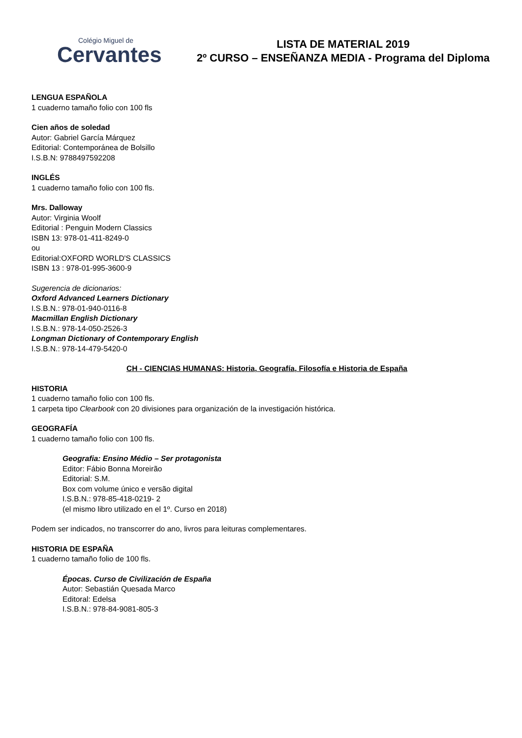Colégio Miguel de
Cervantes
LISTA DE MATERIAL 2019
2º CURSO – ENSEÑANZA MEDIA - Programa del Diploma
LENGUA ESPAÑOLA
1 cuaderno tamaño folio con 100 fls
Cien años de soledad
Autor: Gabriel García Márquez
Editorial: Contemporánea de Bolsillo
I.S.B.N: 9788497592208
INGLÉS
1 cuaderno tamaño folio con 100 fls.
Mrs. Dalloway
Autor: Virginia Woolf
Editorial : Penguin Modern Classics
ISBN 13: 978-01-411-8249-0
ou
Editorial:OXFORD WORLD'S CLASSICS
ISBN 13 : 978-01-995-3600-9
Sugerencia de dicionarios:
Oxford Advanced Learners Dictionary
I.S.B.N.: 978-01-940-0116-8
Macmillan English Dictionary
I.S.B.N.: 978-14-050-2526-3
Longman Dictionary of Contemporary English
I.S.B.N.: 978-14-479-5420-0
CH - CIENCIAS HUMANAS: Historia, Geografía, Filosofía e Historia de España
HISTORIA
1 cuaderno tamaño folio con 100 fls.
1 carpeta tipo Clearbook con 20 divisiones para organización de la investigación histórica.
GEOGRAFÍA
1 cuaderno tamaño folio con 100 fls.
Geografia: Ensino Médio – Ser protagonista
Editor: Fábio Bonna Moreirão
Editorial: S.M.
Box com volume único e versão digital
I.S.B.N.: 978-85-418-0219- 2
(el mismo libro utilizado en el 1º. Curso en 2018)
Podem ser indicados, no transcorrer do ano, livros para leituras complementares.
HISTORIA DE ESPAÑA
1 cuaderno tamaño folio de 100 fls.
Épocas. Curso de Civilización de España
Autor: Sebastián Quesada Marco
Editoral: Edelsa
I.S.B.N.: 978-84-9081-805-3